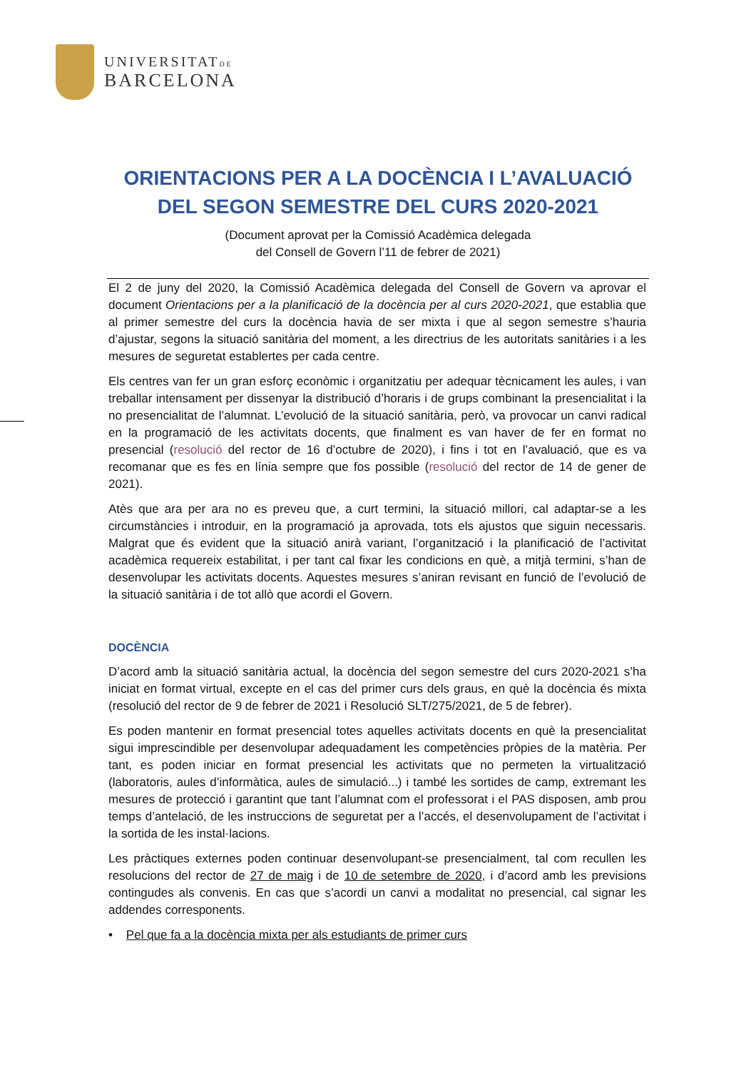UNIVERSITATDE
BARCELONA
ORIENTACIONS PER A LA DOCÈNCIA I L’AVALUACIÓ
DEL SEGON SEMESTRE DEL CURS 2020-2021
(Document aprovat per la Comissió Acadèmica delegada
del Consell de Govern l’11 de febrer de 2021)
El 2 de juny del 2020, la Comissió Acadèmica delegada del Consell de Govern va aprovar el document Orientacions per a la planificació de la docència per al curs 2020-2021, que establia que al primer semestre del curs la docència havia de ser mixta i que al segon semestre s’hauria d’ajustar, segons la situació sanitària del moment, a les directrius de les autoritats sanitàries i a les mesures de seguretat establertes per cada centre.
Els centres van fer un gran esforç econòmic i organitzatiu per adequar tècnicament les aules, i van treballar intensament per dissenyar la distribució d’horaris i de grups combinant la presencialitat i la no presencialitat de l’alumnat. L’evolució de la situació sanitària, però, va provocar un canvi radical en la programació de les activitats docents, que finalment es van haver de fer en format no presencial (resolució del rector de 16 d’octubre de 2020), i fins i tot en l’avaluació, que es va recomanar que es fes en línia sempre que fos possible (resolució del rector de 14 de gener de 2021).
Atès que ara per ara no es preveu que, a curt termini, la situació millori, cal adaptar-se a les circumstàncies i introduir, en la programació ja aprovada, tots els ajustos que siguin necessaris. Malgrat que és evident que la situació anirà variant, l’organització i la planificació de l’activitat acadèmica requereix estabilitat, i per tant cal fixar les condicions en què, a mitjà termini, s’han de desenvolupar les activitats docents. Aquestes mesures s’aniran revisant en funció de l’evolució de la situació sanitària i de tot allò que acordi el Govern.
DOCÈNCIA
D’acord amb la situació sanitària actual, la docència del segon semestre del curs 2020-2021 s’ha iniciat en format virtual, excepte en el cas del primer curs dels graus, en què la docència és mixta (resolució del rector de 9 de febrer de 2021 i Resolució SLT/275/2021, de 5 de febrer).
Es poden mantenir en format presencial totes aquelles activitats docents en què la presencialitat sigui imprescindible per desenvolupar adequadament les competències pròpies de la matèria. Per tant, es poden iniciar en format presencial les activitats que no permeten la virtualització (laboratoris, aules d’informàtica, aules de simulació...) i també les sortides de camp, extremant les mesures de protecció i garantint que tant l’alumnat com el professorat i el PAS disposen, amb prou temps d’antelació, de les instruccions de seguretat per a l’accés, el desenvolupament de l’activitat i la sortida de les instal·lacions.
Les pràctiques externes poden continuar desenvolupant-se presencialment, tal com recullen les resolucions del rector de 27 de maig i de 10 de setembre de 2020, i d’acord amb les previsions contingudes als convenis. En cas que s’acordi un canvi a modalitat no presencial, cal signar les addendes corresponents.
• Pel que fa a la docència mixta per als estudiants de primer curs